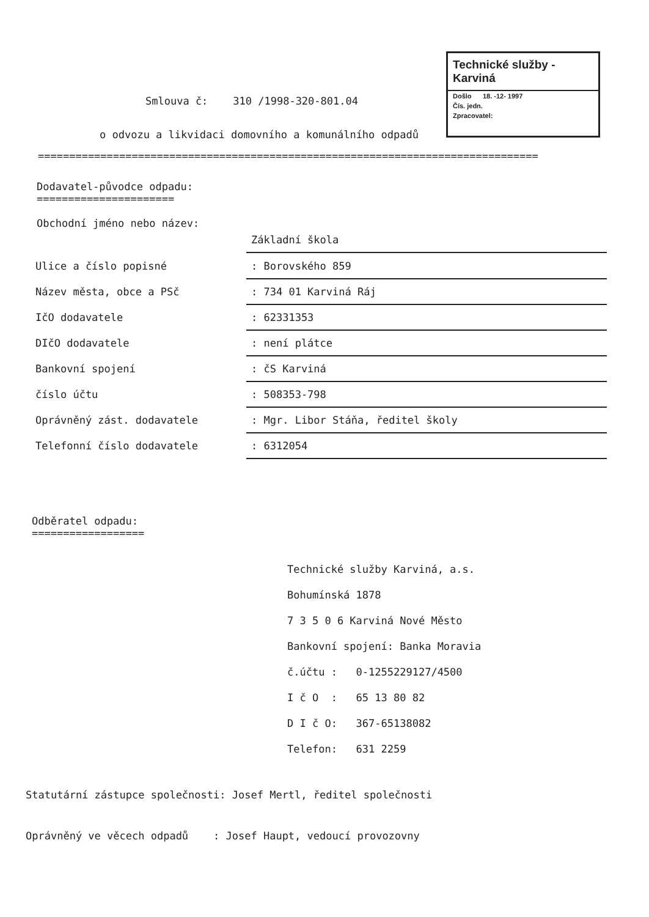Technické služby - Karviná
Došlo 18. -12- 1997
Čís. jedn.
Zpracovatel:
Smlouva č: 310 /1998-320-801.04
o odvozu a likvidaci domovního a komunálního odpadů
================================================================================
Dodavatel-původce odpadu:
======================
Obchodní jméno nebo název:
Základní škola
Ulice a číslo popisné: Borovského 859
Název města, obce a PSč: 734 01 Karviná Ráj
IčO dodavatele: 62331353
DIčO dodavatele: není plátce
Bankovní spojení: čS Karviná
číslo účtu: 508353-798
Oprávněný zást. dodavatele: Mgr. Libor Stáňa, ředitel školy
Telefonní číslo dodavatele: 6312054
Odběratel odpadu:
==================
Technické služby Karviná, a.s.
Bohumínská 1878
7 3 5 0 6 Karviná Nové Město
Bankovní spojení: Banka Moravia
č.účtu : 0-1255229127/4500
I č O : 65 13 80 82
D I č O: 367-65138082
Telefon: 631 2259
Statutární zástupce společnosti: Josef Mertl, ředitel společnosti
Oprávněný ve věcech odpadů : Josef Haupt, vedoucí provozovny